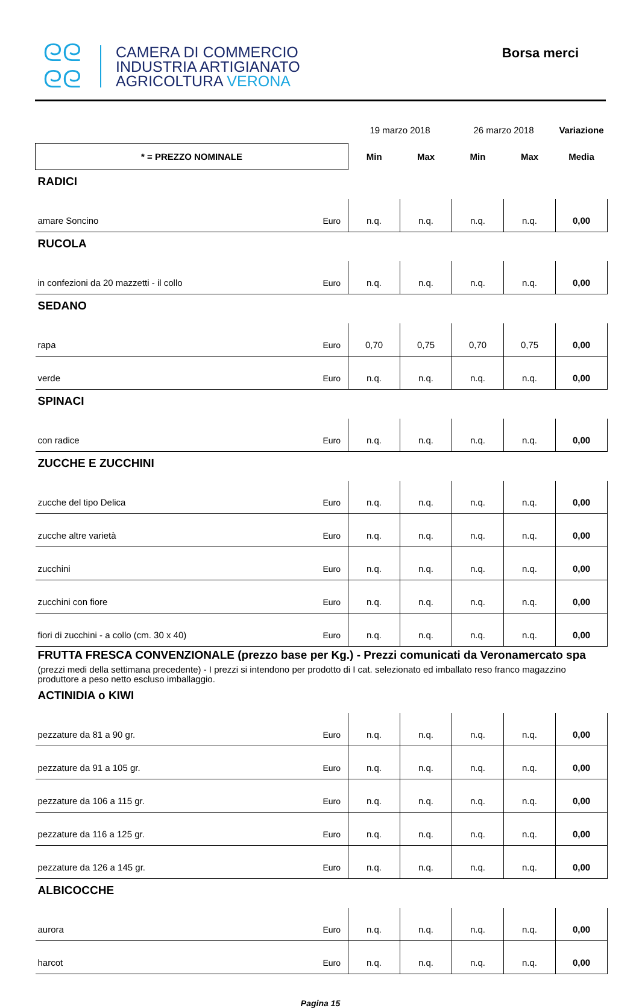ᘓᘓ
ᘓᘓ
CAMERA DI COMMERCIO
INDUSTRIA ARTIGIANATO
AGRICOLTURA VERONA
Borsa merci
| | | 19 marzo 2018 | | 26 marzo 2018 | | Variazione |
| * = PREZZO NOMINALE | | Min | Max | Min | Max | Media |
| RADICI | | | | | | |
| amare Soncino | Euro | n.q. | n.q. | n.q. | n.q. | 0,00 |
| RUCOLA | | | | | | |
| in confezioni da 20 mazzetti - il collo | Euro | n.q. | n.q. | n.q. | n.q. | 0,00 |
| SEDANO | | | | | | |
| rapa | Euro | 0,70 | 0,75 | 0,70 | 0,75 | 0,00 |
| verde | Euro | n.q. | n.q. | n.q. | n.q. | 0,00 |
| SPINACI | | | | | | |
| con radice | Euro | n.q. | n.q. | n.q. | n.q. | 0,00 |
| ZUCCHE E ZUCCHINI | | | | | | |
| zucche del tipo Delica | Euro | n.q. | n.q. | n.q. | n.q. | 0,00 |
| zucche altre varietà | Euro | n.q. | n.q. | n.q. | n.q. | 0,00 |
| zucchini | Euro | n.q. | n.q. | n.q. | n.q. | 0,00 |
| zucchini con fiore | Euro | n.q. | n.q. | n.q. | n.q. | 0,00 |
| fiori di zucchini - a collo (cm. 30 x 40) | Euro | n.q. | n.q. | n.q. | n.q. | 0,00 |
| FRUTTA FRESCA CONVENZIONALE (prezzo base per Kg.) - Prezzi comunicati da Veronamercato spa (prezzi medi della settimana precedente) - I prezzi si intendono per prodotto di I cat. selezionato ed imballato reso franco magazzino produttore a peso netto escluso imballaggio. | | | | | | |
| ACTINIDIA o KIWI | | | | | | |
| pezzature da 81 a 90 gr. | Euro | n.q. | n.q. | n.q. | n.q. | 0,00 |
| pezzature da 91 a 105 gr. | Euro | n.q. | n.q. | n.q. | n.q. | 0,00 |
| pezzature da 106 a 115 gr. | Euro | n.q. | n.q. | n.q. | n.q. | 0,00 |
| pezzature da 116 a 125 gr. | Euro | n.q. | n.q. | n.q. | n.q. | 0,00 |
| pezzature da 126 a 145 gr. | Euro | n.q. | n.q. | n.q. | n.q. | 0,00 |
| ALBICOCCHE | | | | | | |
| aurora | Euro | n.q. | n.q. | n.q. | n.q. | 0,00 |
| harcot | Euro | n.q. | n.q. | n.q. | n.q. | 0,00 |
Pagina 15